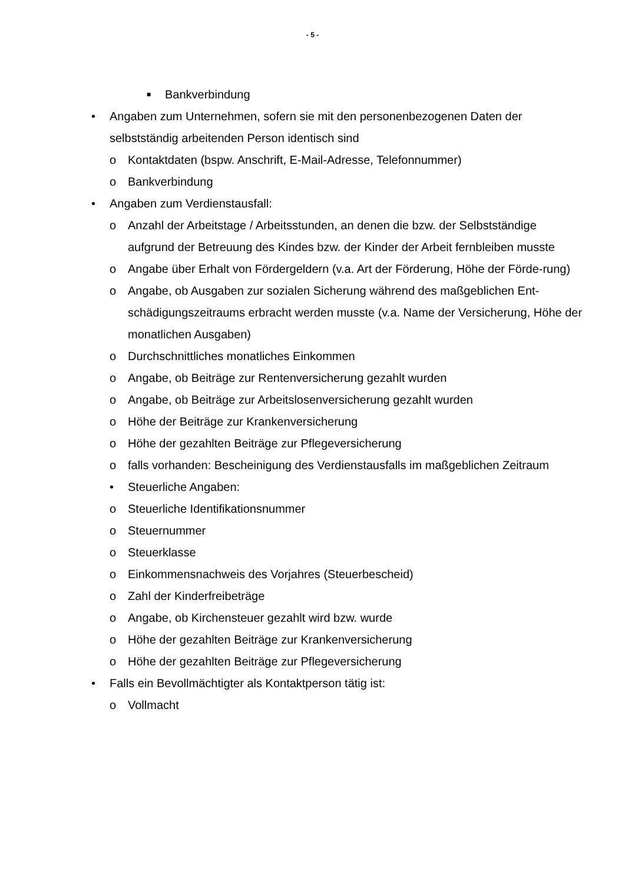- 5 -
■ Bankverbindung
• Angaben zum Unternehmen, sofern sie mit den personenbezogenen Daten der selbstständig arbeitenden Person identisch sind
o Kontaktdaten (bspw. Anschrift, E-Mail-Adresse, Telefonnummer)
o Bankverbindung
• Angaben zum Verdienstausfall:
o Anzahl der Arbeitstage / Arbeitsstunden, an denen die bzw. der Selbstständige aufgrund der Betreuung des Kindes bzw. der Kinder der Arbeit fernbleiben musste
o Angabe über Erhalt von Fördergeldern (v.a. Art der Förderung, Höhe der Förde-rung)
o Angabe, ob Ausgaben zur sozialen Sicherung während des maßgeblichen Ent-schädigungszeitraums erbracht werden musste (v.a. Name der Versicherung, Höhe der monatlichen Ausgaben)
o Durchschnittliches monatliches Einkommen
o Angabe, ob Beiträge zur Rentenversicherung gezahlt wurden
o Angabe, ob Beiträge zur Arbeitslosenversicherung gezahlt wurden
o Höhe der Beiträge zur Krankenversicherung
o Höhe der gezahlten Beiträge zur Pflegeversicherung
o falls vorhanden: Bescheinigung des Verdienstausfalls im maßgeblichen Zeitraum
• Steuerliche Angaben:
o Steuerliche Identifikationsnummer
o Steuernummer
o Steuerklasse
o Einkommensnachweis des Vorjahres (Steuerbescheid)
o Zahl der Kinderfreibeträge
o Angabe, ob Kirchensteuer gezahlt wird bzw. wurde
o Höhe der gezahlten Beiträge zur Krankenversicherung
o Höhe der gezahlten Beiträge zur Pflegeversicherung
• Falls ein Bevollmächtigter als Kontaktperson tätig ist:
o Vollmacht